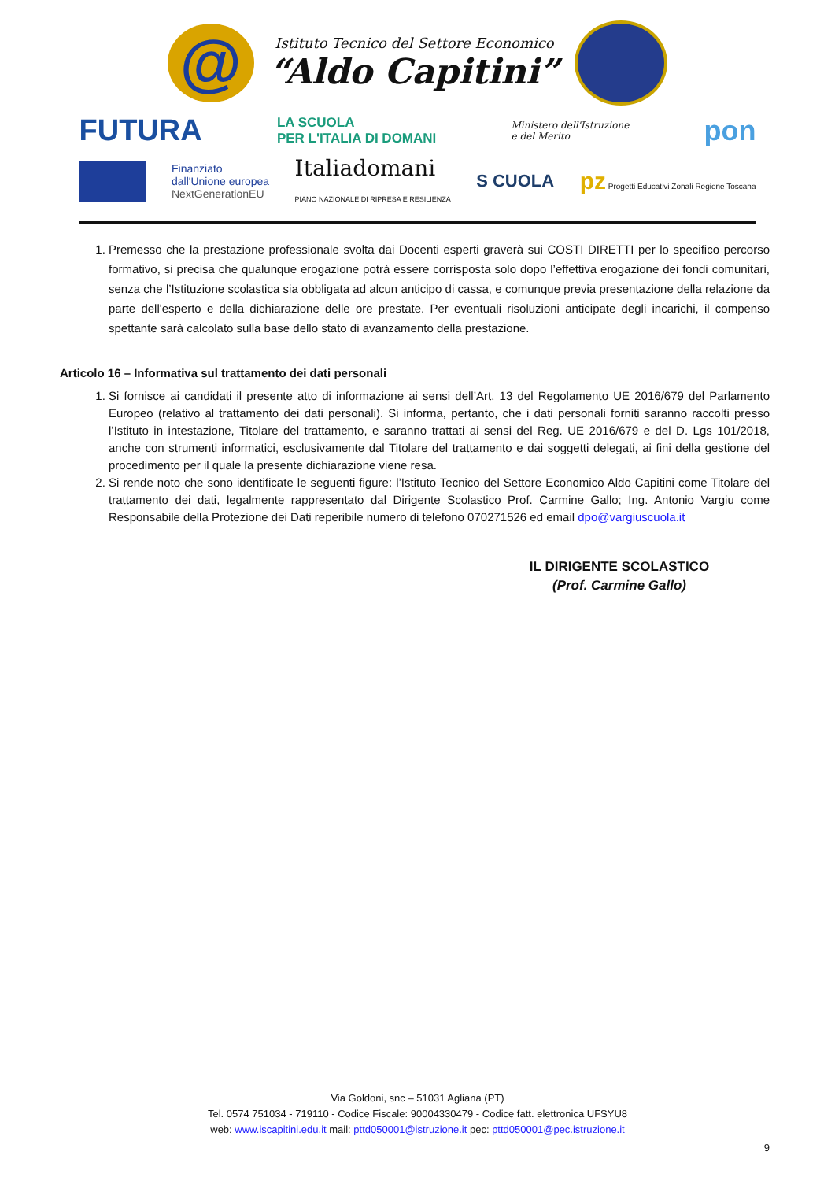@
Istituto Tecnico del Settore Economico
“Aldo Capitini”
FUTURA LA SCUOLA
PER L'ITALIA DI DOMANI Ministero dell'Istruzione
e del Merito pon
Finanziato
dall'Unione europea
NextGenerationEU Italiadomani
PIANO NAZIONALE DI RIPRESA E RESILIENZA S CUOLA pz Progetti Educativi Zonali Regione Toscana
1. Premesso che la prestazione professionale svolta dai Docenti esperti graverà sui COSTI DIRETTI per lo specifico percorso formativo, si precisa che qualunque erogazione potrà essere corrisposta solo dopo l’effettiva erogazione dei fondi comunitari, senza che l’Istituzione scolastica sia obbligata ad alcun anticipo di cassa, e comunque previa presentazione della relazione da parte dell'esperto e della dichiarazione delle ore prestate. Per eventuali risoluzioni anticipate degli incarichi, il compenso spettante sarà calcolato sulla base dello stato di avanzamento della prestazione.
Articolo 16 – Informativa sul trattamento dei dati personali
1. Si fornisce ai candidati il presente atto di informazione ai sensi dell’Art. 13 del Regolamento UE 2016/679 del Parlamento Europeo (relativo al trattamento dei dati personali). Si informa, pertanto, che i dati personali forniti saranno raccolti presso l’Istituto in intestazione, Titolare del trattamento, e saranno trattati ai sensi del Reg. UE 2016/679 e del D. Lgs 101/2018, anche con strumenti informatici, esclusivamente dal Titolare del trattamento e dai soggetti delegati, ai fini della gestione del procedimento per il quale la presente dichiarazione viene resa.
2. Si rende noto che sono identificate le seguenti figure: l’Istituto Tecnico del Settore Economico Aldo Capitini come Titolare del trattamento dei dati, legalmente rappresentato dal Dirigente Scolastico Prof. Carmine Gallo; Ing. Antonio Vargiu come Responsabile della Protezione dei Dati reperibile numero di telefono 070271526 ed email dpo@vargiuscuola.it
IL DIRIGENTE SCOLASTICO
(Prof. Carmine Gallo)
Via Goldoni, snc – 51031 Agliana (PT)
Tel. 0574 751034 - 719110 - Codice Fiscale: 90004330479 - Codice fatt. elettronica UFSYU8
web: www.iscapitini.edu.it mail: pttd050001@istruzione.it pec: pttd050001@pec.istruzione.it
9